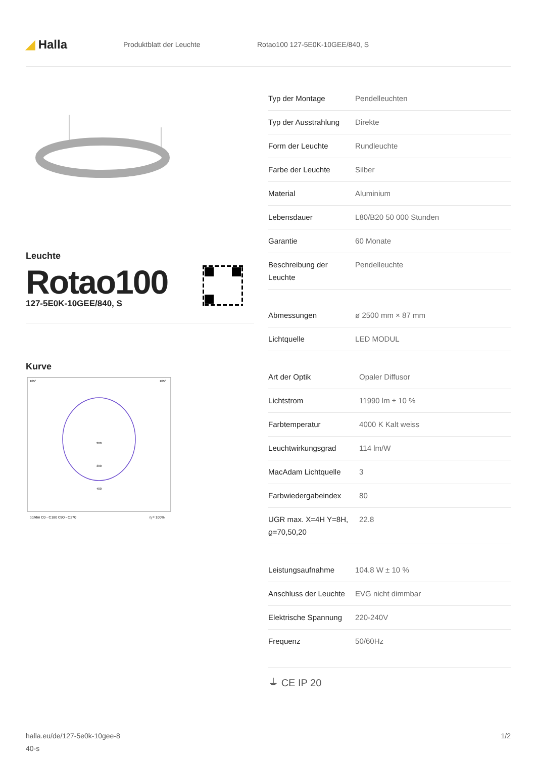◢ Halla
Produktblatt der Leuchte Rotao100 127-5E0K-10GEE/840, S
Leuchte
Rotao100
127-5E0K-10GEE/840, S
Kurve
105°
105°
200
300
400
cd/klm C0 - C180 C90 - C270
η = 100%
| Typ der Montage | Pendelleuchten |
| Typ der Ausstrahlung | Direkte |
| Form der Leuchte | Rundleuchte |
| Farbe der Leuchte | Silber |
| Material | Aluminium |
| Lebensdauer | L80/B20 50 000 Stunden |
| Garantie | 60 Monate |
| Beschreibung der Leuchte | Pendelleuchte |
| Abmessungen | ø 2500 mm × 87 mm |
| Lichtquelle | LED MODUL |
| Art der Optik | Opaler Diffusor |
| Lichtstrom | 11990 lm ± 10 % |
| Farbtemperatur | 4000 K Kalt weiss |
| Leuchtwirkungsgrad | 114 lm/W |
| MacAdam Lichtquelle | 3 |
| Farbwiedergabeindex | 80 |
| UGR max. X=4H Y=8H, ϱ=70,50,20 | 22.8 |
| Leistungsaufnahme | 104.8 W ± 10 % |
| Anschluss der Leuchte | EVG nicht dimmbar |
| Elektrische Spannung | 220-240V |
| Frequenz | 50/60Hz |
⏚ CE IP 20
halla.eu/de/127-5e0k-10gee-8
40-s
1/2